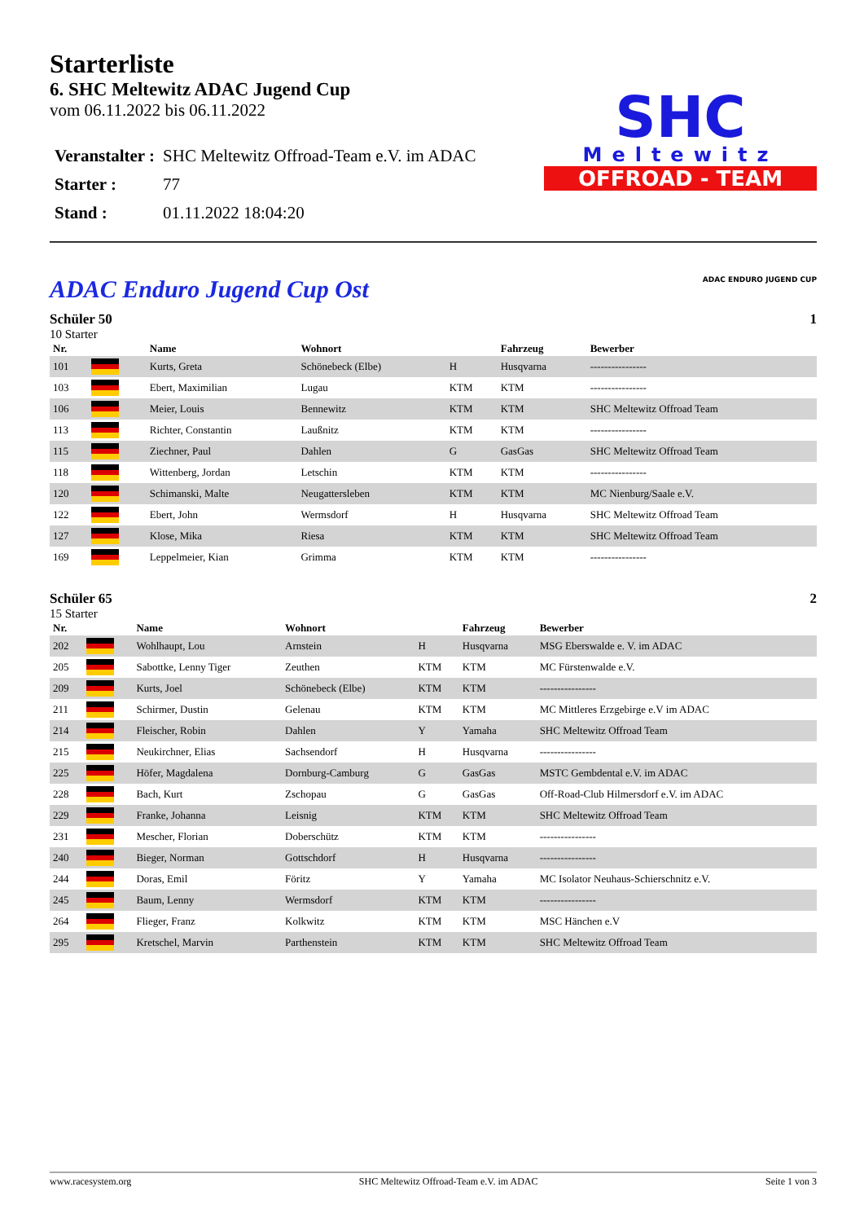Starterliste
6. SHC Meltewitz ADAC Jugend Cup
vom 06.11.2022 bis 06.11.2022
| Veranstalter : | SHC Meltewitz Offroad-Team e.V. im ADAC |
| Starter : | 77 |
| Stand : | 01.11.2022 18:04:20 |
SHC
Meltewitz
OFFROAD - TEAM
ADAC Enduro Jugend Cup Ost
ADAC ENDURO JUGEND CUP
Schüler 50 1
10 Starter
| Nr. | | Name | Wohnort | | Fahrzeug | Bewerber |
| --- | --- | --- | --- | --- | --- | --- |
| 101 | | Kurts, Greta | Schönebeck (Elbe) | H | Husqvarna | ---------------- |
| 103 | | Ebert, Maximilian | Lugau | KTM | KTM | ---------------- |
| 106 | | Meier, Louis | Bennewitz | KTM | KTM | SHC Meltewitz Offroad Team |
| 113 | | Richter, Constantin | Laußnitz | KTM | KTM | ---------------- |
| 115 | | Ziechner, Paul | Dahlen | G | GasGas | SHC Meltewitz Offroad Team |
| 118 | | Wittenberg, Jordan | Letschin | KTM | KTM | ---------------- |
| 120 | | Schimanski, Malte | Neugattersleben | KTM | KTM | MC Nienburg/Saale e.V. |
| 122 | | Ebert, John | Wermsdorf | H | Husqvarna | SHC Meltewitz Offroad Team |
| 127 | | Klose, Mika | Riesa | KTM | KTM | SHC Meltewitz Offroad Team |
| 169 | | Leppelmeier, Kian | Grimma | KTM | KTM | ---------------- |
Schüler 65 2
15 Starter
| Nr. | | Name | Wohnort | | Fahrzeug | Bewerber |
| --- | --- | --- | --- | --- | --- | --- |
| 202 | | Wohlhaupt, Lou | Arnstein | H | Husqvarna | MSG Eberswalde e. V. im ADAC |
| 205 | | Sabottke, Lenny Tiger | Zeuthen | KTM | KTM | MC Fürstenwalde e.V. |
| 209 | | Kurts, Joel | Schönebeck (Elbe) | KTM | KTM | ---------------- |
| 211 | | Schirmer, Dustin | Gelenau | KTM | KTM | MC Mittleres Erzgebirge e.V im ADAC |
| 214 | | Fleischer, Robin | Dahlen | Y | Yamaha | SHC Meltewitz Offroad Team |
| 215 | | Neukirchner, Elias | Sachsendorf | H | Husqvarna | ---------------- |
| 225 | | Höfer, Magdalena | Dornburg-Camburg | G | GasGas | MSTC Gembdental e.V. im ADAC |
| 228 | | Bach, Kurt | Zschopau | G | GasGas | Off-Road-Club Hilmersdorf e.V. im ADAC |
| 229 | | Franke, Johanna | Leisnig | KTM | KTM | SHC Meltewitz Offroad Team |
| 231 | | Mescher, Florian | Doberschütz | KTM | KTM | ---------------- |
| 240 | | Bieger, Norman | Gottschdorf | H | Husqvarna | ---------------- |
| 244 | | Doras, Emil | Föritz | Y | Yamaha | MC Isolator Neuhaus-Schierschnitz e.V. |
| 245 | | Baum, Lenny | Wermsdorf | KTM | KTM | ---------------- |
| 264 | | Flieger, Franz | Kolkwitz | KTM | KTM | MSC Hänchen e.V |
| 295 | | Kretschel, Marvin | Parthenstein | KTM | KTM | SHC Meltewitz Offroad Team |
www.racesystem.org SHC Meltewitz Offroad-Team e.V. im ADAC Seite 1 von 3